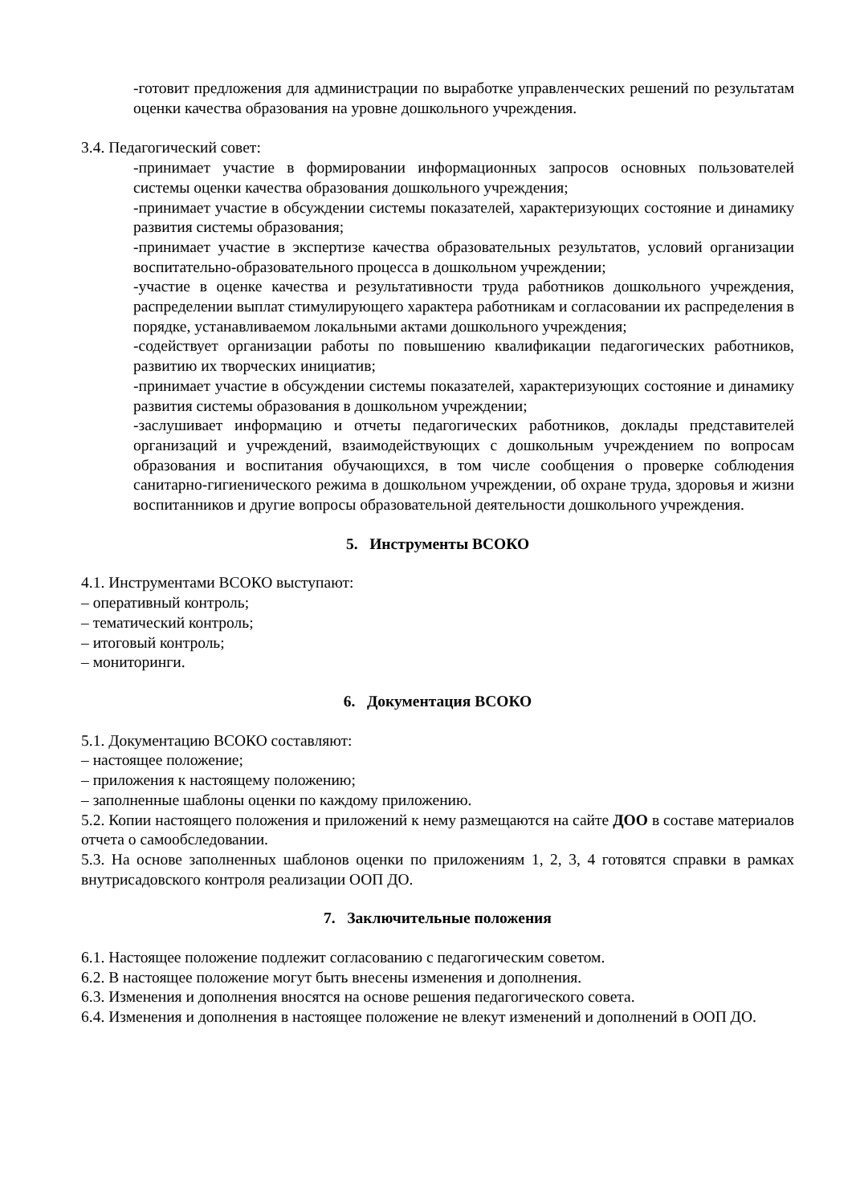-готовит предложения для администрации по выработке управленческих решений по результатам оценки качества образования на уровне дошкольного учреждения.
3.4. Педагогический совет:
-принимает участие в формировании информационных запросов основных пользователей системы оценки качества образования дошкольного учреждения;
-принимает участие в обсуждении системы показателей, характеризующих состояние и динамику развития системы образования;
-принимает участие в экспертизе качества образовательных результатов, условий организации воспитательно-образовательного процесса в дошкольном учреждении;
-участие в оценке качества и результативности труда работников дошкольного учреждения, распределении выплат стимулирующего характера работникам и согласовании их распределения в порядке, устанавливаемом локальными актами дошкольного учреждения;
-содействует организации работы по повышению квалификации педагогических работников, развитию их творческих инициатив;
-принимает участие в обсуждении системы показателей, характеризующих состояние и динамику развития системы образования в дошкольном учреждении;
-заслушивает информацию и отчеты педагогических работников, доклады представителей организаций и учреждений, взаимодействующих с дошкольным учреждением по вопросам образования и воспитания обучающихся, в том числе сообщения о проверке соблюдения санитарно-гигиенического режима в дошкольном учреждении, об охране труда, здоровья и жизни воспитанников и другие вопросы образовательной деятельности дошкольного учреждения.
5. Инструменты ВСОКО
4.1. Инструментами ВСОКО выступают:
– оперативный контроль;
– тематический контроль;
– итоговый контроль;
– мониторинги.
6. Документация ВСОКО
5.1. Документацию ВСОКО составляют:
– настоящее положение;
– приложения к настоящему положению;
– заполненные шаблоны оценки по каждому приложению.
5.2. Копии настоящего положения и приложений к нему размещаются на сайте ДОО в составе материалов отчета о самообследовании.
5.3. На основе заполненных шаблонов оценки по приложениям 1, 2, 3, 4 готовятся справки в рамках внутрисадовского контроля реализации ООП ДО.
7. Заключительные положения
6.1. Настоящее положение подлежит согласованию с педагогическим советом.
6.2. В настоящее положение могут быть внесены изменения и дополнения.
6.3. Изменения и дополнения вносятся на основе решения педагогического совета.
6.4. Изменения и дополнения в настоящее положение не влекут изменений и дополнений в ООП ДО.